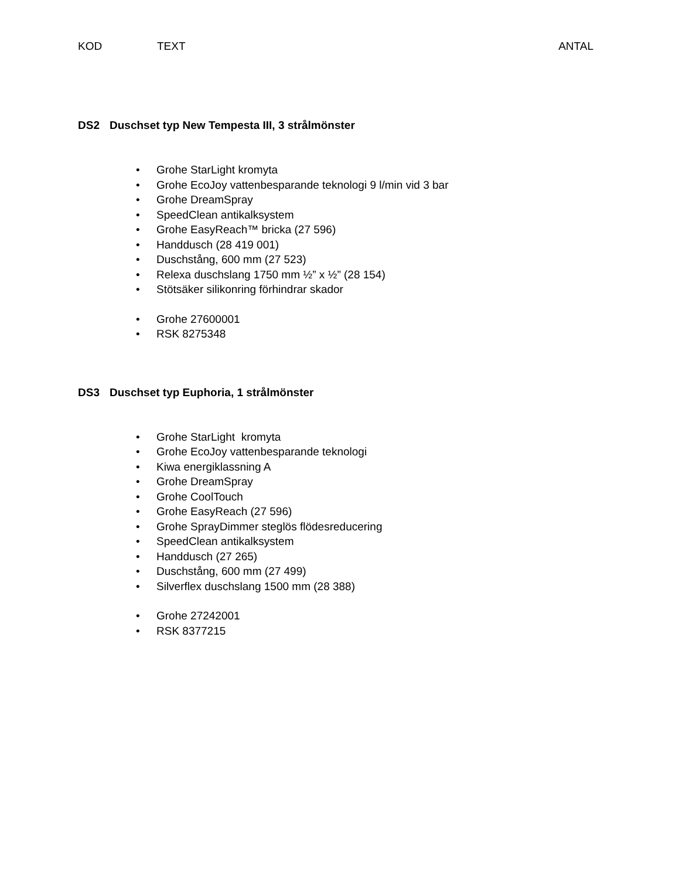KOD TEXT ANTAL
DS2 Duschset typ New Tempesta III, 3 strålmönster
• Grohe StarLight kromyta
• Grohe EcoJoy vattenbesparande teknologi 9 l/min vid 3 bar
• Grohe DreamSpray
• SpeedClean antikalksystem
• Grohe EasyReach™ bricka (27 596)
• Handdusch (28 419 001)
• Duschstång, 600 mm (27 523)
• Relexa duschslang 1750 mm ½” x ½” (28 154)
• Stötsäker silikonring förhindrar skador
• Grohe 27600001
• RSK 8275348
DS3 Duschset typ Euphoria, 1 strålmönster
• Grohe StarLight kromyta
• Grohe EcoJoy vattenbesparande teknologi
• Kiwa energiklassning A
• Grohe DreamSpray
• Grohe CoolTouch
• Grohe EasyReach (27 596)
• Grohe SprayDimmer steglös flödesreducering
• SpeedClean antikalksystem
• Handdusch (27 265)
• Duschstång, 600 mm (27 499)
• Silverflex duschslang 1500 mm (28 388)
• Grohe 27242001
• RSK 8377215